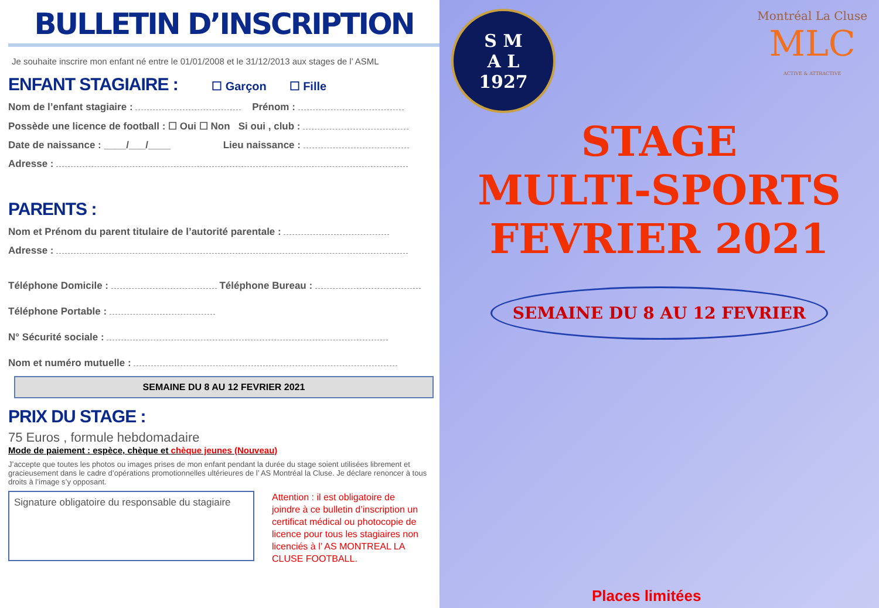BULLETIN D’INSCRIPTION
Je souhaite inscrire mon enfant né entre le 01/01/2008 et le 31/12/2013 aux stages de l’ ASML
ENFANT STAGIAIRE : ☐ Garçon ☐ Fille
Nom de l’enfant stagiaire : Prénom :
Possède une licence de football : ☐ Oui ☐ Non Si oui , club :
Date de naissance : ____/___/____ Lieu naissance :
Adresse :
PARENTS :
Nom et Prénom du parent titulaire de l’autorité parentale :
Adresse :
Téléphone Domicile : Téléphone Bureau :
Téléphone Portable :
N° Sécurité sociale :
Nom et numéro mutuelle :
SEMAINE DU 8 AU 12 FEVRIER 2021
PRIX DU STAGE :
75 Euros , formule hebdomadaire
Mode de paiement : espèce, chèque et chèque jeunes (Nouveau)
J’accepte que toutes les photos ou images prises de mon enfant pendant la durée du stage soient utilisées librement et gracieusement dans le cadre d’opérations promotionnelles ultérieures de l’ AS Montréal la Cluse. Je déclare renoncer à tous droits à l’image s’y opposant.
Signature obligatoire du responsable du stagiaire
Attention : il est obligatoire de joindre à ce bulletin d’inscription un certificat médical ou photocopie de licence pour tous les stagiaires non licenciés à l’ AS MONTREAL LA CLUSE FOOTBALL.
S M
A L
1927
Montréal La Cluse
MLC
ACTIVE & ATTRACTIVE
STAGE
MULTI-SPORTS
FEVRIER 2021
SEMAINE DU 8 AU 12 FEVRIER
Places limitées